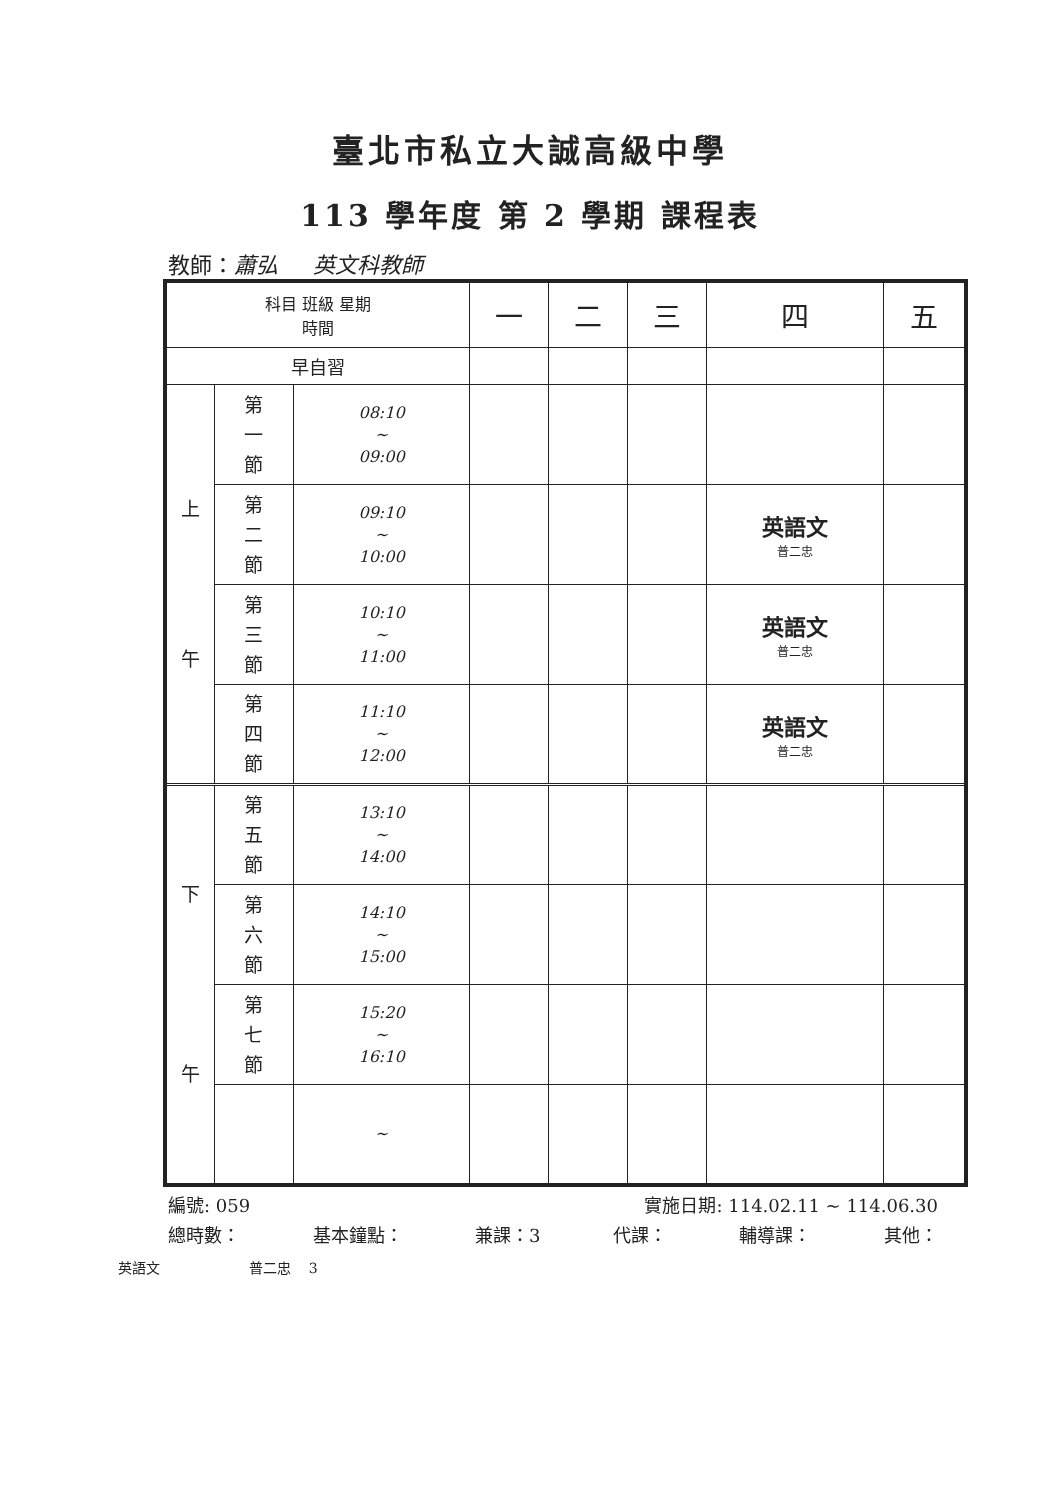臺北市私立大誠高級中學
113 學年度 第 2 學期 課程表
教師：蕭弘 英文科教師
| 科目 班級 星期 時間 | | | 一 | 二 | 三 | 四 | 五 |
| --- | --- | --- | --- | --- | --- | --- | --- |
| 早自習 | | | | | | | |
| 上 午 | 第 一 節 | 08:10 ~ 09:00 | | | | | |
| | 第 二 節 | 09:10 ~ 10:00 | | | | 英語文 普二忠 | |
| | 第 三 節 | 10:10 ~ 11:00 | | | | 英語文 普二忠 | |
| | 第 四 節 | 11:10 ~ 12:00 | | | | 英語文 普二忠 | |
| 下 午 | 第 五 節 | 13:10 ~ 14:00 | | | | | |
| | 第 六 節 | 14:10 ~ 15:00 | | | | | |
| | 第 七 節 | 15:20 ~ 16:10 | | | | | |
| | | ~ | | | | | |
編號: 059 實施日期: 114.02.11 ~ 114.06.30
總時數： 基本鐘點： 兼課：3 代課： 輔導課： 其他：
英語文 普二忠 3